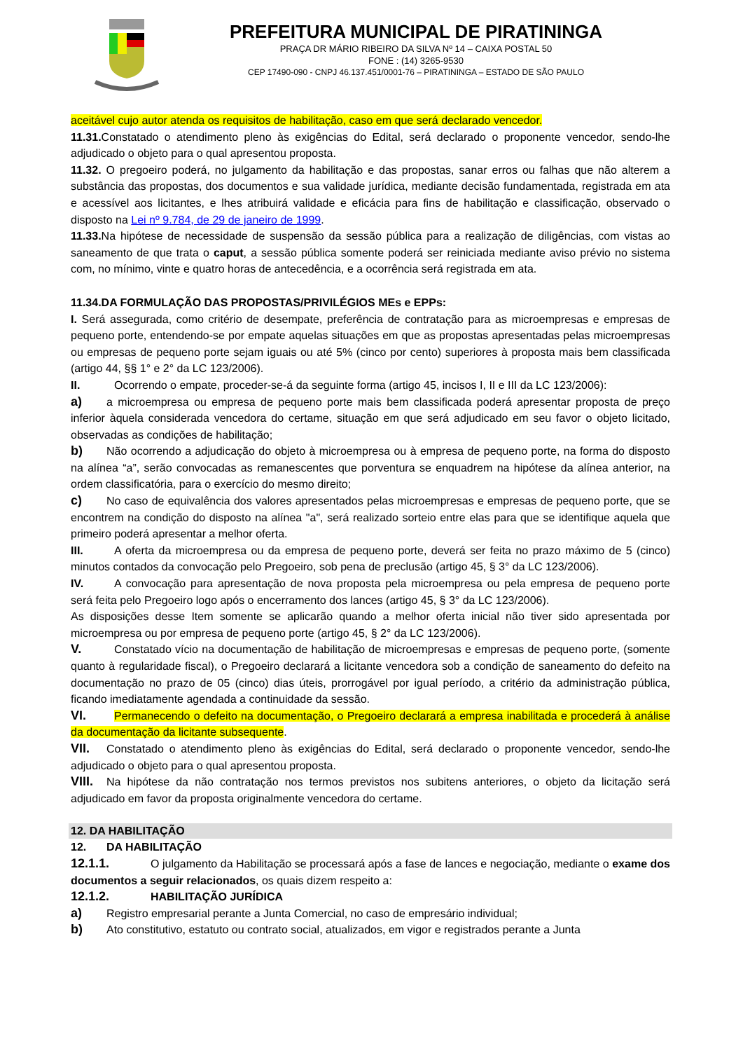PREFEITURA MUNICIPAL DE PIRATININGA
PRAÇA DR MÁRIO RIBEIRO DA SILVA Nº 14 – CAIXA POSTAL 50
FONE : (14) 3265-9530
CEP 17490-090 - CNPJ 46.137.451/0001-76 – PIRATININGA – ESTADO DE SÃO PAULO
aceitável cujo autor atenda os requisitos de habilitação, caso em que será declarado vencedor.
11.31. Constatado o atendimento pleno às exigências do Edital, será declarado o proponente vencedor, sendo-lhe adjudicado o objeto para o qual apresentou proposta.
11.32. O pregoeiro poderá, no julgamento da habilitação e das propostas, sanar erros ou falhas que não alterem a substância das propostas, dos documentos e sua validade jurídica, mediante decisão fundamentada, registrada em ata e acessível aos licitantes, e lhes atribuirá validade e eficácia para fins de habilitação e classificação, observado o disposto na Lei nº 9.784, de 29 de janeiro de 1999.
11.33. Na hipótese de necessidade de suspensão da sessão pública para a realização de diligências, com vistas ao saneamento de que trata o caput, a sessão pública somente poderá ser reiniciada mediante aviso prévio no sistema com, no mínimo, vinte e quatro horas de antecedência, e a ocorrência será registrada em ata.
11.34.DA FORMULAÇÃO DAS PROPOSTAS/PRIVILÉGIOS MEs e EPPs:
I. Será assegurada, como critério de desempate, preferência de contratação para as microempresas e empresas de pequeno porte, entendendo-se por empate aquelas situações em que as propostas apresentadas pelas microempresas ou empresas de pequeno porte sejam iguais ou até 5% (cinco por cento) superiores à proposta mais bem classificada (artigo 44, §§ 1° e 2° da LC 123/2006).
II. Ocorrendo o empate, proceder-se-á da seguinte forma (artigo 45, incisos I, II e III da LC 123/2006):
a) a microempresa ou empresa de pequeno porte mais bem classificada poderá apresentar proposta de preço inferior àquela considerada vencedora do certame, situação em que será adjudicado em seu favor o objeto licitado, observadas as condições de habilitação;
b) Não ocorrendo a adjudicação do objeto à microempresa ou à empresa de pequeno porte, na forma do disposto na alínea “a”, serão convocadas as remanescentes que porventura se enquadrem na hipótese da alínea anterior, na ordem classificatória, para o exercício do mesmo direito;
c) No caso de equivalência dos valores apresentados pelas microempresas e empresas de pequeno porte, que se encontrem na condição do disposto na alínea "a", será realizado sorteio entre elas para que se identifique aquela que primeiro poderá apresentar a melhor oferta.
III. A oferta da microempresa ou da empresa de pequeno porte, deverá ser feita no prazo máximo de 5 (cinco) minutos contados da convocação pelo Pregoeiro, sob pena de preclusão (artigo 45, § 3° da LC 123/2006).
IV. A convocação para apresentação de nova proposta pela microempresa ou pela empresa de pequeno porte será feita pelo Pregoeiro logo após o encerramento dos lances (artigo 45, § 3° da LC 123/2006).
As disposições desse Item somente se aplicarão quando a melhor oferta inicial não tiver sido apresentada por microempresa ou por empresa de pequeno porte (artigo 45, § 2° da LC 123/2006).
V. Constatado vício na documentação de habilitação de microempresas e empresas de pequeno porte, (somente quanto à regularidade fiscal), o Pregoeiro declarará a licitante vencedora sob a condição de saneamento do defeito na documentação no prazo de 05 (cinco) dias úteis, prorrogável por igual período, a critério da administração pública, ficando imediatamente agendada a continuidade da sessão.
VI. Permanecendo o defeito na documentação, o Pregoeiro declarará a empresa inabilitada e procederá à análise da documentação da licitante subsequente.
VII. Constatado o atendimento pleno às exigências do Edital, será declarado o proponente vencedor, sendo-lhe adjudicado o objeto para o qual apresentou proposta.
VIII. Na hipótese da não contratação nos termos previstos nos subitens anteriores, o objeto da licitação será adjudicado em favor da proposta originalmente vencedora do certame.
12. DA HABILITAÇÃO
12. DA HABILITAÇÃO
12.1.1. O julgamento da Habilitação se processará após a fase de lances e negociação, mediante o exame dos documentos a seguir relacionados, os quais dizem respeito a:
12.1.2. HABILITAÇÃO JURÍDICA
a) Registro empresarial perante a Junta Comercial, no caso de empresário individual;
b) Ato constitutivo, estatuto ou contrato social, atualizados, em vigor e registrados perante a Junta